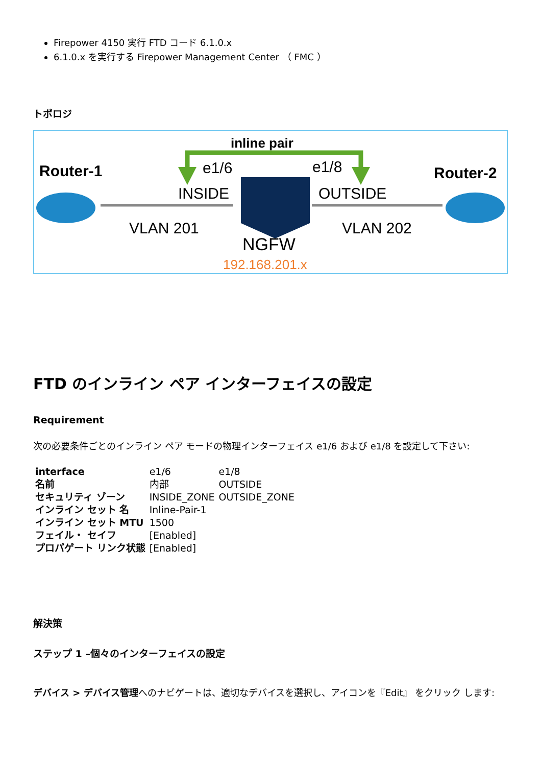Firepower 4150 実行 FTD コード 6.1.0.x
6.1.0.x を実行する Firepower Management Center （ FMC ）
トポロジ
inline pair
Router-1
Router-2
e1/6
e1/8
INSIDE
OUTSIDE
VLAN 201
VLAN 202
NGFW
192.168.201.x
FTD のインライン ペア インターフェイスの設定
Requirement
次の必要条件ごとのインライン ペア モードの物理インターフェイス e1/6 および e1/8 を設定して下さい:
| interface | e1/6 | e1/8 |
| 名前 | 内部 | OUTSIDE |
| セキュリティ ゾーン | INSIDE_ZONE | OUTSIDE_ZONE |
| インライン セット 名 | Inline-Pair-1 | |
| インライン セット MTU | 1500 | |
| フェイル・ セイフ | [Enabled] | |
| プロパゲート リンク状態 | [Enabled] | |
解決策
ステップ 1 –個々のインターフェイスの設定
デバイス > デバイス管理へのナビゲートは、適切なデバイスを選択し、アイコンを『Edit』 をクリック します: